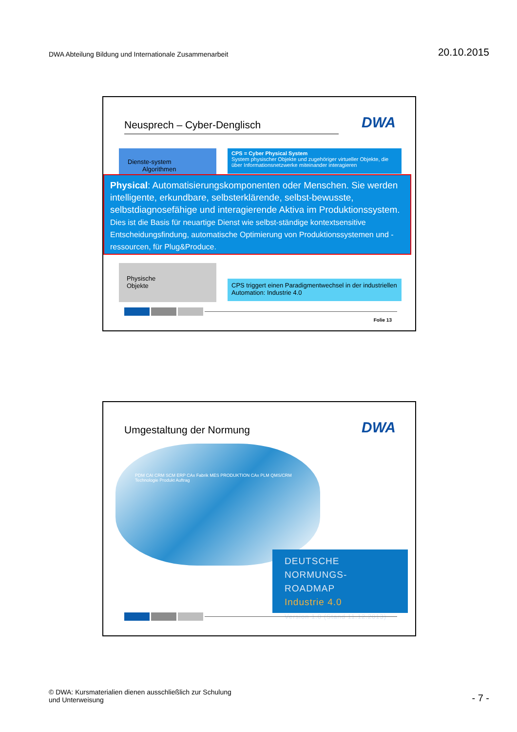DWA Abteilung Bildung und Internationale Zusammenarbeit
20.10.2015
Neusprech – Cyber-Denglisch DWA
Dienste-system Algorithmen
CPS = Cyber Physical System
System physischer Objekte und zugehöriger virtueller Objekte, die über Informationsnetzwerke miteinander interagieren
Physical: Automatisierungskomponenten oder Menschen. Sie werden intelligente, erkundbare, selbsterklärende, selbst-bewusste, selbstdiagnosefähige und interagierende Aktiva im Produktionssystem. Dies ist die Basis für neuartige Dienst wie selbst-ständige kontextsensitive Entscheidungsfindung, automatische Optimierung von Produktionssystemen und -ressourcen, für Plug&Produce.
Physische
Objekte
CPS triggert einen Paradigmentwechsel in der industriellen Automation: Industrie 4.0
Folie 13
Umgestaltung der Normung DWA
PDM CAI CRM SCM ERP CAx Fabrik MES PRODUKTION CAx PLM QMS/CRM Technologie Produkt Auftrag
DEUTSCHE
NORMUNGS-ROADMAP
Industrie 4.0
Version 1.0 (Stand 11.12.2013)
© DWA: Kursmaterialien dienen ausschließlich zur Schulung
und Unterweisung
- 7 -